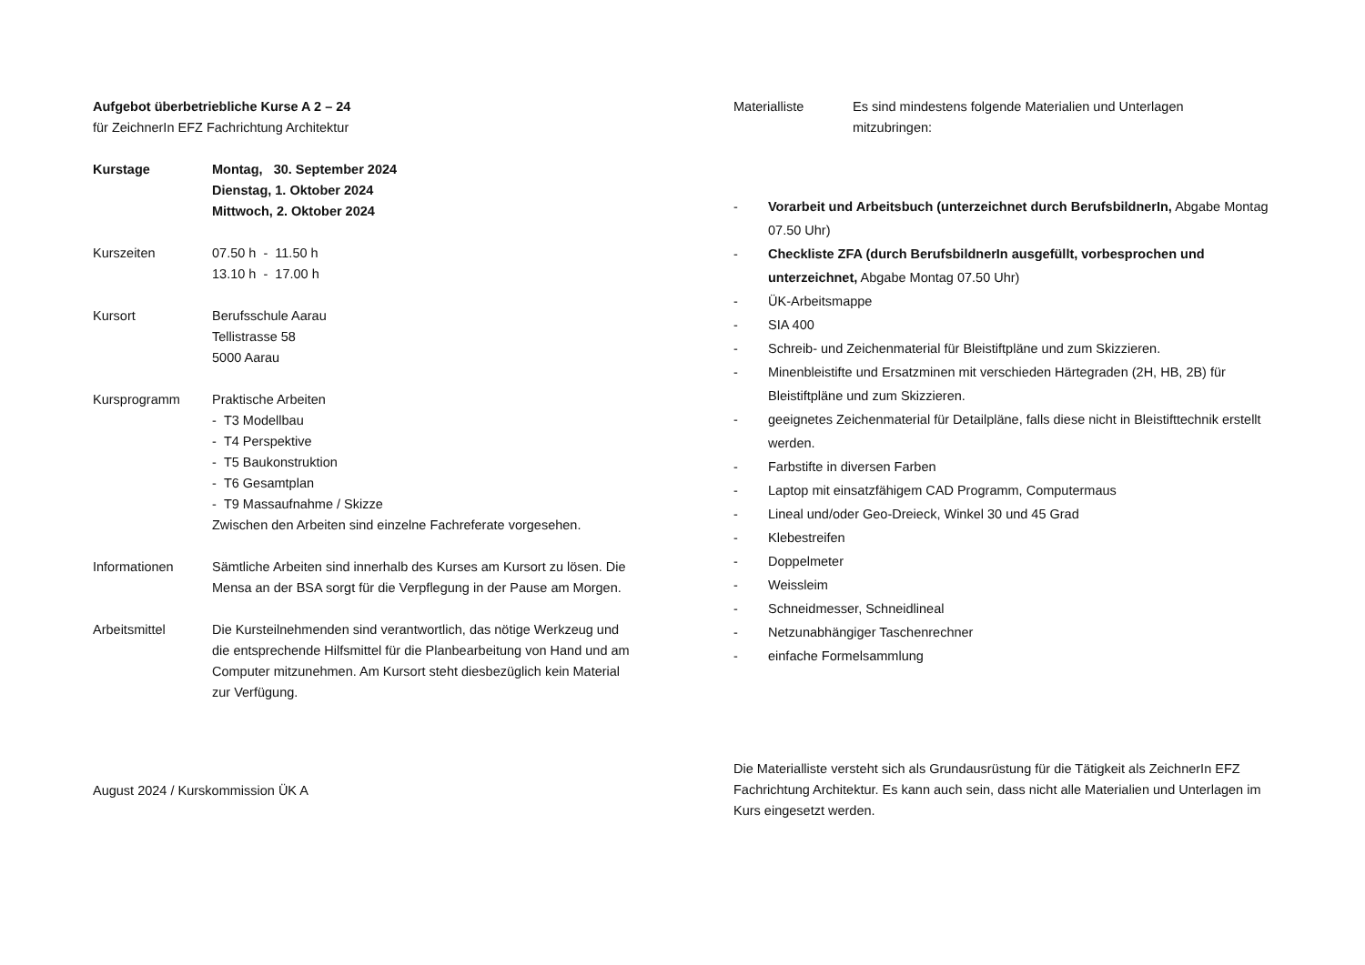Aufgebot überbetriebliche Kurse A 2 – 24
für ZeichnerIn EFZ Fachrichtung Architektur
Kurstage Montag, 30. September 2024
Dienstag, 1. Oktober 2024
Mittwoch, 2. Oktober 2024
Kurszeiten 07.50 h - 11.50 h
13.10 h - 17.00 h
Kursort Berufsschule Aarau
Tellistrasse 58
5000 Aarau
Kursprogramm Praktische Arbeiten
- T3 Modellbau
- T4 Perspektive
- T5 Baukonstruktion
- T6 Gesamtplan
- T9 Massaufnahme / Skizze
Zwischen den Arbeiten sind einzelne Fachreferate vorgesehen.
Informationen Sämtliche Arbeiten sind innerhalb des Kurses am Kursort zu lösen. Die Mensa an der BSA sorgt für die Verpflegung in der Pause am Morgen.
Arbeitsmittel Die Kursteilnehmenden sind verantwortlich, das nötige Werkzeug und die entsprechende Hilfsmittel für die Planbearbeitung von Hand und am Computer mitzunehmen. Am Kursort steht diesbezüglich kein Material zur Verfügung.
August 2024 / Kurskommission ÜK A
Materialliste Es sind mindestens folgende Materialien und Unterlagen
mitzubringen:
- Vorarbeit und Arbeitsbuch (unterzeichnet durch BerufsbildnerIn, Abgabe Montag 07.50 Uhr)
- Checkliste ZFA (durch BerufsbildnerIn ausgefüllt, vorbesprochen und unterzeichnet, Abgabe Montag 07.50 Uhr)
- ÜK-Arbeitsmappe
- SIA 400
- Schreib- und Zeichenmaterial für Bleistiftpläne und zum Skizzieren.
- Minenbleistifte und Ersatzminen mit verschieden Härtegraden (2H, HB, 2B) für Bleistiftpläne und zum Skizzieren.
- geeignetes Zeichenmaterial für Detailpläne, falls diese nicht in Bleistifttechnik erstellt werden.
- Farbstifte in diversen Farben
- Laptop mit einsatzfähigem CAD Programm, Computermaus
- Lineal und/oder Geo-Dreieck, Winkel 30 und 45 Grad
- Klebestreifen
- Doppelmeter
- Weissleim
- Schneidmesser, Schneidlineal
- Netzunabhängiger Taschenrechner
- einfache Formelsammlung
Die Materialliste versteht sich als Grundausrüstung für die Tätigkeit als ZeichnerIn EFZ Fachrichtung Architektur. Es kann auch sein, dass nicht alle Materialien und Unterlagen im Kurs eingesetzt werden.